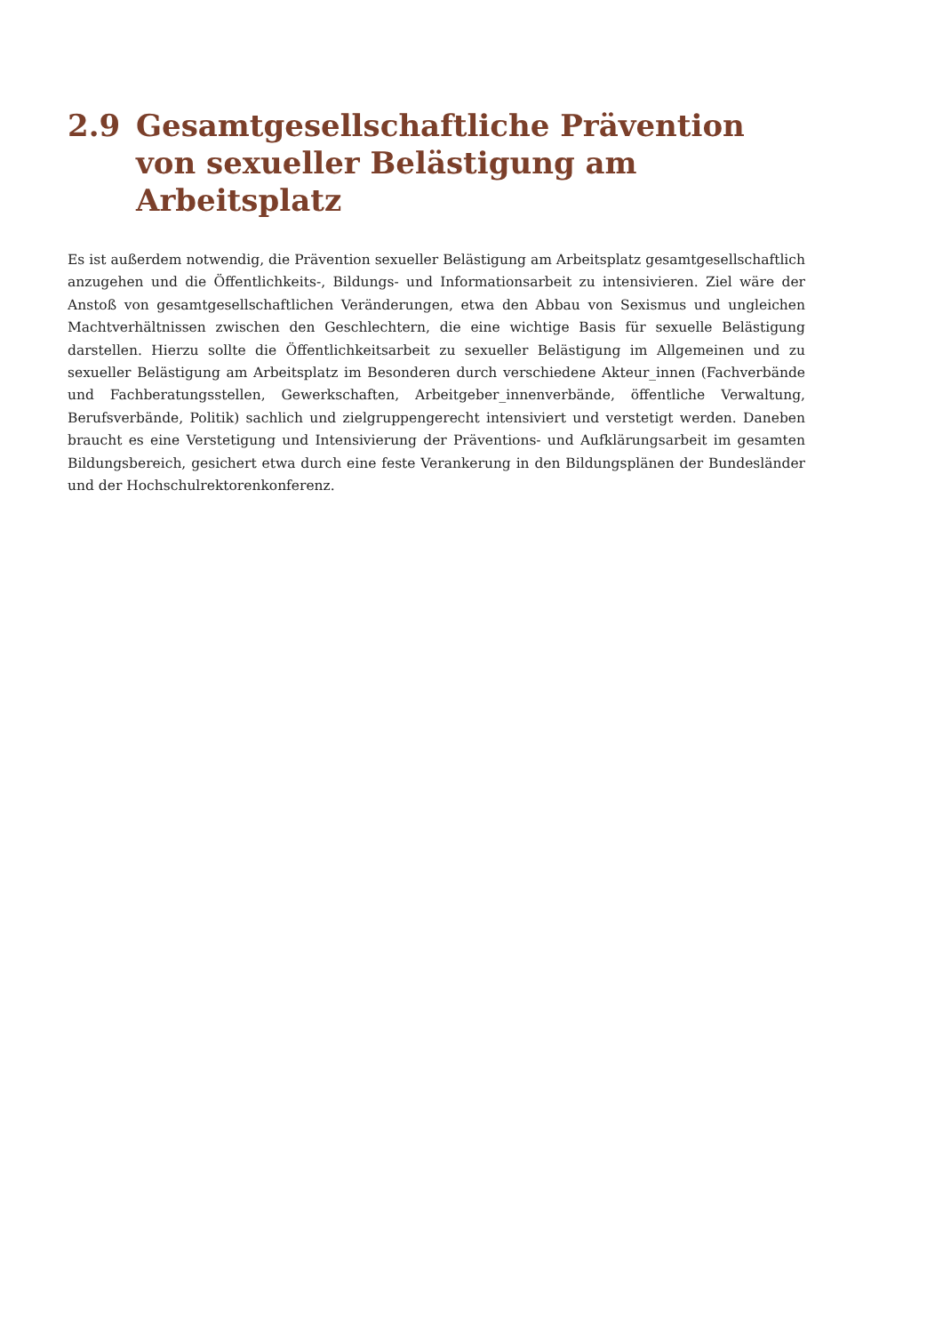2.9 Gesamtgesellschaftliche Prävention von sexueller Belästigung am Arbeitsplatz
Es ist außerdem notwendig, die Prävention sexueller Belästigung am Arbeitsplatz gesamtgesellschaftlich anzugehen und die Öffentlichkeits-, Bildungs- und Informationsarbeit zu intensivieren. Ziel wäre der Anstoß von gesamtgesellschaftlichen Veränderungen, etwa den Abbau von Sexismus und ungleichen Machtverhältnissen zwischen den Geschlechtern, die eine wichtige Basis für sexuelle Belästigung darstellen. Hierzu sollte die Öffentlichkeitsarbeit zu sexueller Belästigung im Allgemeinen und zu sexueller Belästigung am Arbeitsplatz im Besonderen durch verschiedene Akteur_innen (Fachverbände und Fachberatungsstellen, Gewerkschaften, Arbeitgeber_innenverbände, öffentliche Verwaltung, Berufsverbände, Politik) sachlich und zielgruppengerecht intensiviert und verstetigt werden. Daneben braucht es eine Verstetigung und Intensivierung der Präventions- und Aufklärungsarbeit im gesamten Bildungsbereich, gesichert etwa durch eine feste Verankerung in den Bildungsplänen der Bundesländer und der Hochschulrektorenkonferenz.